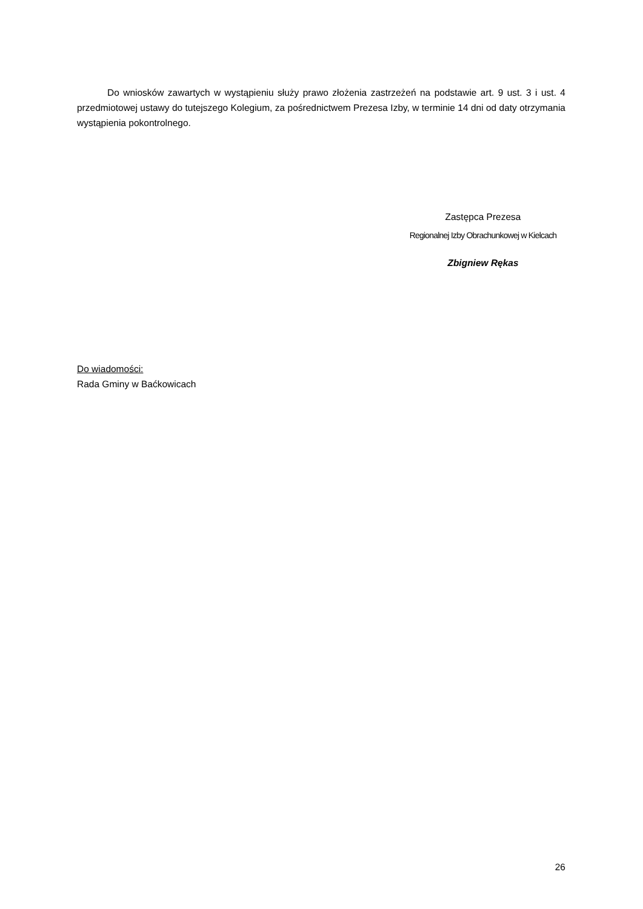Do wniosków zawartych w wystąpieniu służy prawo złożenia zastrzeżeń na podstawie art. 9 ust. 3 i ust. 4 przedmiotowej ustawy do tutejszego Kolegium, za pośrednictwem Prezesa Izby, w terminie 14 dni od daty otrzymania wystąpienia pokontrolnego.
Zastępca Prezesa
Regionalnej Izby Obrachunkowej w Kielcach
Zbigniew Rękas
Do wiadomości:
Rada Gminy w Baćkowicach
26